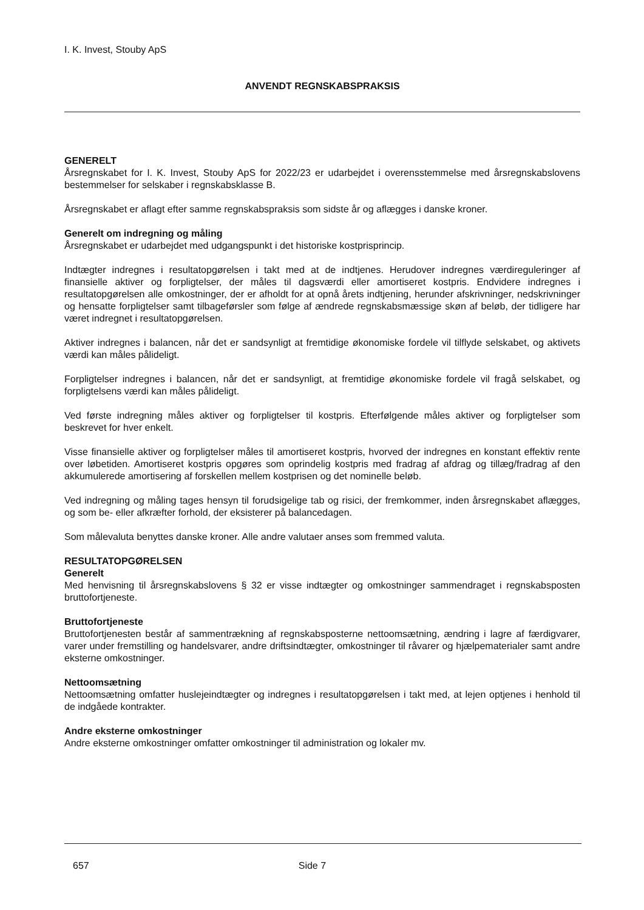I. K. Invest, Stouby ApS
ANVENDT REGNSKABSPRAKSIS
GENERELT
Årsregnskabet for I. K. Invest, Stouby ApS for 2022/23 er udarbejdet i overensstemmelse med årsregnskabslovens bestemmelser for selskaber i regnskabsklasse B.
Årsregnskabet er aflagt efter samme regnskabspraksis som sidste år og aflægges i danske kroner.
Generelt om indregning og måling
Årsregnskabet er udarbejdet med udgangspunkt i det historiske kostprisprincip.
Indtægter indregnes i resultatopgørelsen i takt med at de indtjenes. Herudover indregnes værdireguleringer af finansielle aktiver og forpligtelser, der måles til dagsværdi eller amortiseret kostpris. Endvidere indregnes i resultatopgørelsen alle omkostninger, der er afholdt for at opnå årets indtjening, herunder afskrivninger, nedskrivninger og hensatte forpligtelser samt tilbageførsler som følge af ændrede regnskabsmæssige skøn af beløb, der tidligere har været indregnet i resultatopgørelsen.
Aktiver indregnes i balancen, når det er sandsynligt at fremtidige økonomiske fordele vil tilflyde selskabet, og aktivets værdi kan måles pålideligt.
Forpligtelser indregnes i balancen, når det er sandsynligt, at fremtidige økonomiske fordele vil fragå selskabet, og forpligtelsens værdi kan måles pålideligt.
Ved første indregning måles aktiver og forpligtelser til kostpris. Efterfølgende måles aktiver og forpligtelser som beskrevet for hver enkelt.
Visse finansielle aktiver og forpligtelser måles til amortiseret kostpris, hvorved der indregnes en konstant effektiv rente over løbetiden. Amortiseret kostpris opgøres som oprindelig kostpris med fradrag af afdrag og tillæg/fradrag af den akkumulerede amortisering af forskellen mellem kostprisen og det nominelle beløb.
Ved indregning og måling tages hensyn til forudsigelige tab og risici, der fremkommer, inden årsregnskabet aflægges, og som be- eller afkræfter forhold, der eksisterer på balancedagen.
Som målevaluta benyttes danske kroner. Alle andre valutaer anses som fremmed valuta.
RESULTATOPGØRELSEN
Generelt
Med henvisning til årsregnskabslovens § 32 er visse indtægter og omkostninger sammendraget i regnskabsposten bruttofortjeneste.
Bruttofortjeneste
Bruttofortjenesten består af sammentrækning af regnskabsposterne nettoomsætning, ændring i lagre af færdigvarer, varer under fremstilling og handelsvarer, andre driftsindtægter, omkostninger til råvarer og hjælpematerialer samt andre eksterne omkostninger.
Nettoomsætning
Nettoomsætning omfatter huslejeindtægter og indregnes i resultatopgørelsen i takt med, at lejen optjenes i henhold til de indgåede kontrakter.
Andre eksterne omkostninger
Andre eksterne omkostninger omfatter omkostninger til administration og lokaler mv.
657 Side 7